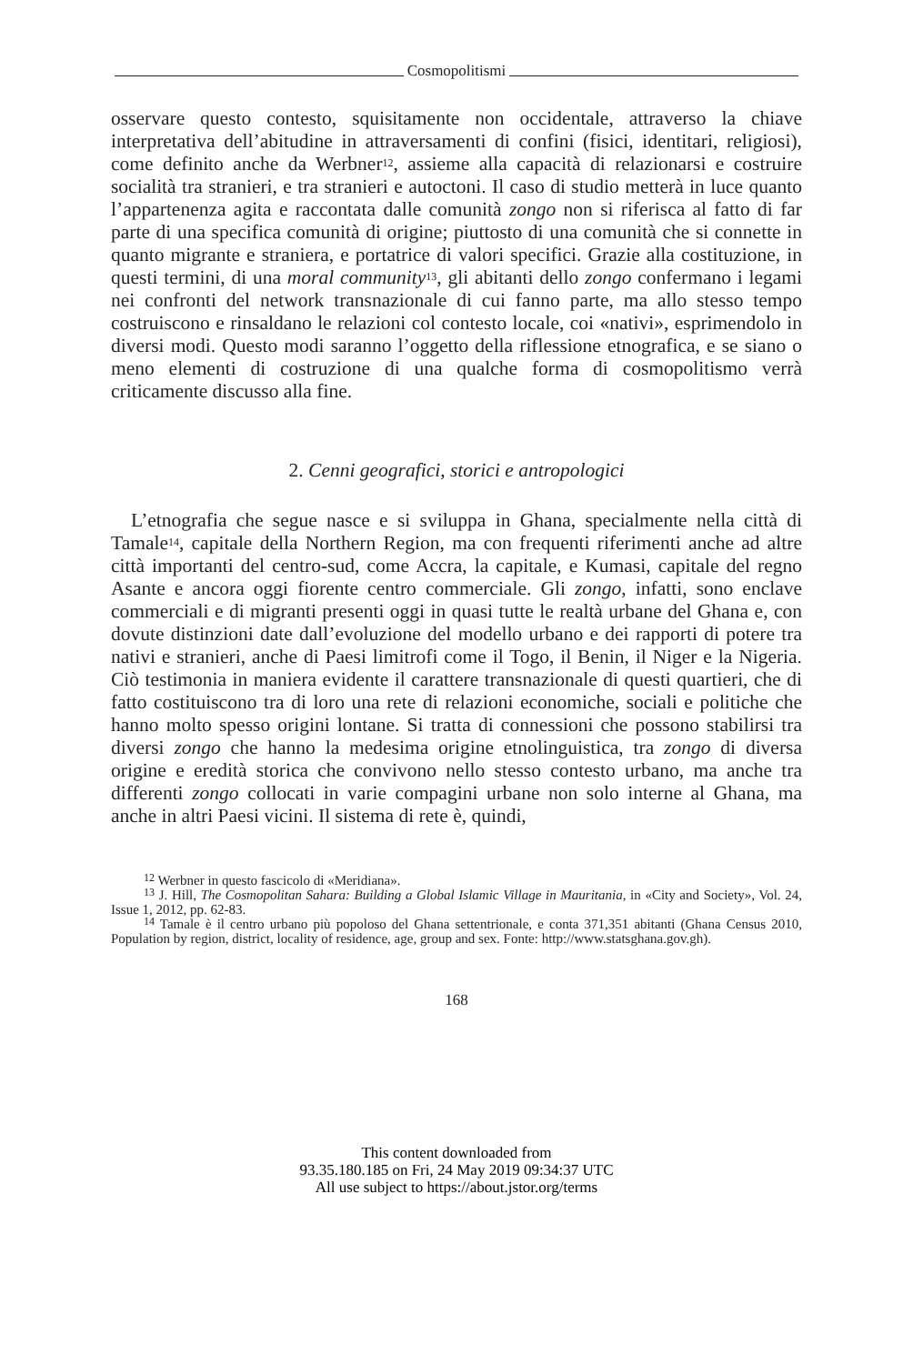Cosmopolitismi
osservare questo contesto, squisitamente non occidentale, attraverso la chiave interpretativa dell’abitudine in attraversamenti di confini (fisici, identitari, religiosi), come definito anche da Werbner<sup>12</sup>, assieme alla capacità di relazionarsi e costruire socialità tra stranieri, e tra stranieri e autoctoni. Il caso di studio metterà in luce quanto l’appartenenza agita e raccontata dalle comunità zongo non si riferisca al fatto di far parte di una specifica comunità di origine; piuttosto di una comunità che si connette in quanto migrante e straniera, e portatrice di valori specifici. Grazie alla costituzione, in questi termini, di una moral community<sup>13</sup>, gli abitanti dello zongo confermano i legami nei confronti del network transnazionale di cui fanno parte, ma allo stesso tempo costruiscono e rinsaldano le relazioni col contesto locale, coi «nativi», esprimendolo in diversi modi. Questo modi saranno l’oggetto della riflessione etnografica, e se siano o meno elementi di costruzione di una qualche forma di cosmopolitismo verrà criticamente discusso alla fine.
2. Cenni geografici, storici e antropologici
L’etnografia che segue nasce e si sviluppa in Ghana, specialmente nella città di Tamale<sup>14</sup>, capitale della Northern Region, ma con frequenti riferimenti anche ad altre città importanti del centro-sud, come Accra, la capitale, e Kumasi, capitale del regno Asante e ancora oggi fiorente centro commerciale. Gli zongo, infatti, sono enclave commerciali e di migranti presenti oggi in quasi tutte le realtà urbane del Ghana e, con dovute distinzioni date dall’evoluzione del modello urbano e dei rapporti di potere tra nativi e stranieri, anche di Paesi limitrofi come il Togo, il Benin, il Niger e la Nigeria. Ciò testimonia in maniera evidente il carattere transnazionale di questi quartieri, che di fatto costituiscono tra di loro una rete di relazioni economiche, sociali e politiche che hanno molto spesso origini lontane. Si tratta di connessioni che possono stabilirsi tra diversi zongo che hanno la medesima origine etnolinguistica, tra zongo di diversa origine e eredità storica che convivono nello stesso contesto urbano, ma anche tra differenti zongo collocati in varie compagini urbane non solo interne al Ghana, ma anche in altri Paesi vicini. Il sistema di rete è, quindi,
<sup>12</sup> Werbner in questo fascicolo di «Meridiana».
<sup>13</sup> J. Hill, The Cosmopolitan Sahara: Building a Global Islamic Village in Mauritania, in «City and Society», Vol. 24, Issue 1, 2012, pp. 62-83.
<sup>14</sup> Tamale è il centro urbano più popoloso del Ghana settentrionale, e conta 371,351 abitanti (Ghana Census 2010, Population by region, district, locality of residence, age, group and sex. Fonte: http://www.statsghana.gov.gh).
168
This content downloaded from
93.35.180.185 on Fri, 24 May 2019 09:34:37 UTC
All use subject to https://about.jstor.org/terms